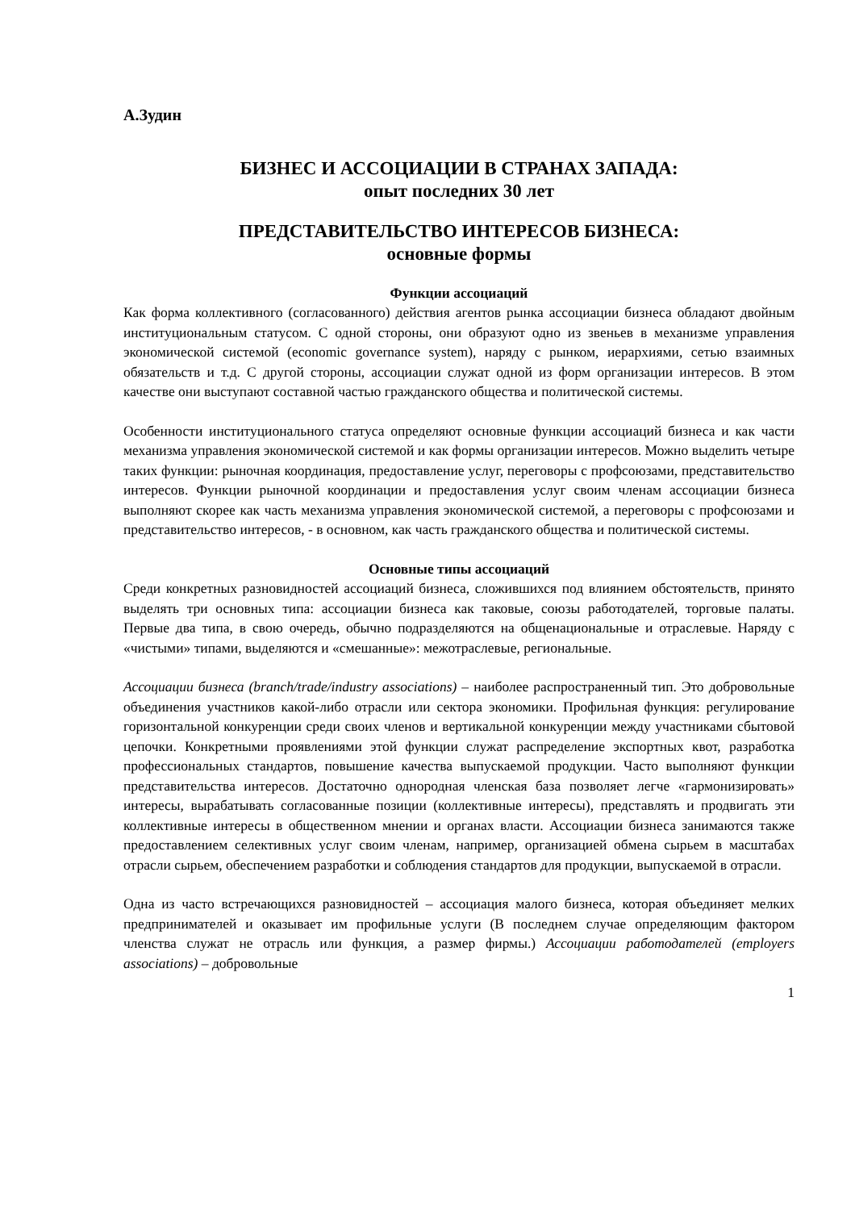А.Зудин
БИЗНЕС И АССОЦИАЦИИ В СТРАНАХ ЗАПАДА:
опыт последних 30 лет
ПРЕДСТАВИТЕЛЬСТВО ИНТЕРЕСОВ БИЗНЕСА:
основные формы
Функции ассоциаций
Как форма коллективного (согласованного) действия агентов рынка ассоциации бизнеса обладают двойным институциональным статусом. С одной стороны, они образуют одно из звеньев в механизме управления экономической системой (economic governance system), наряду с рынком, иерархиями, сетью взаимных обязательств и т.д. С другой стороны, ассоциации служат одной из форм организации интересов. В этом качестве они выступают составной частью гражданского общества и политической системы.
Особенности институционального статуса определяют основные функции ассоциаций бизнеса и как части механизма управления экономической системой и как формы организации интересов. Можно выделить четыре таких функции: рыночная координация, предоставление услуг, переговоры с профсоюзами, представительство интересов. Функции рыночной координации и предоставления услуг своим членам ассоциации бизнеса выполняют скорее как часть механизма управления экономической системой, а переговоры с профсоюзами и представительство интересов, - в основном, как часть гражданского общества и политической системы.
Основные типы ассоциаций
Среди конкретных разновидностей ассоциаций бизнеса, сложившихся под влиянием обстоятельств, принято выделять три основных типа: ассоциации бизнеса как таковые, союзы работодателей, торговые палаты. Первые два типа, в свою очередь, обычно подразделяются на общенациональные и отраслевые. Наряду с «чистыми» типами, выделяются и «смешанные»: межотраслевые, региональные.
Ассоциации бизнеса (branch/trade/industry associations) – наиболее распространенный тип. Это добровольные объединения участников какой-либо отрасли или сектора экономики. Профильная функция: регулирование горизонтальной конкуренции среди своих членов и вертикальной конкуренции между участниками сбытовой цепочки. Конкретными проявлениями этой функции служат распределение экспортных квот, разработка профессиональных стандартов, повышение качества выпускаемой продукции. Часто выполняют функции представительства интересов. Достаточно однородная членская база позволяет легче «гармонизировать» интересы, вырабатывать согласованные позиции (коллективные интересы), представлять и продвигать эти коллективные интересы в общественном мнении и органах власти. Ассоциации бизнеса занимаются также предоставлением селективных услуг своим членам, например, организацией обмена сырьем в масштабах отрасли сырьем, обеспечением разработки и соблюдения стандартов для продукции, выпускаемой в отрасли.
Одна из часто встречающихся разновидностей – ассоциация малого бизнеса, которая объединяет мелких предпринимателей и оказывает им профильные услуги (В последнем случае определяющим фактором членства служат не отрасль или функция, а размер фирмы.) Ассоциации работодателей (employers associations) – добровольные
1